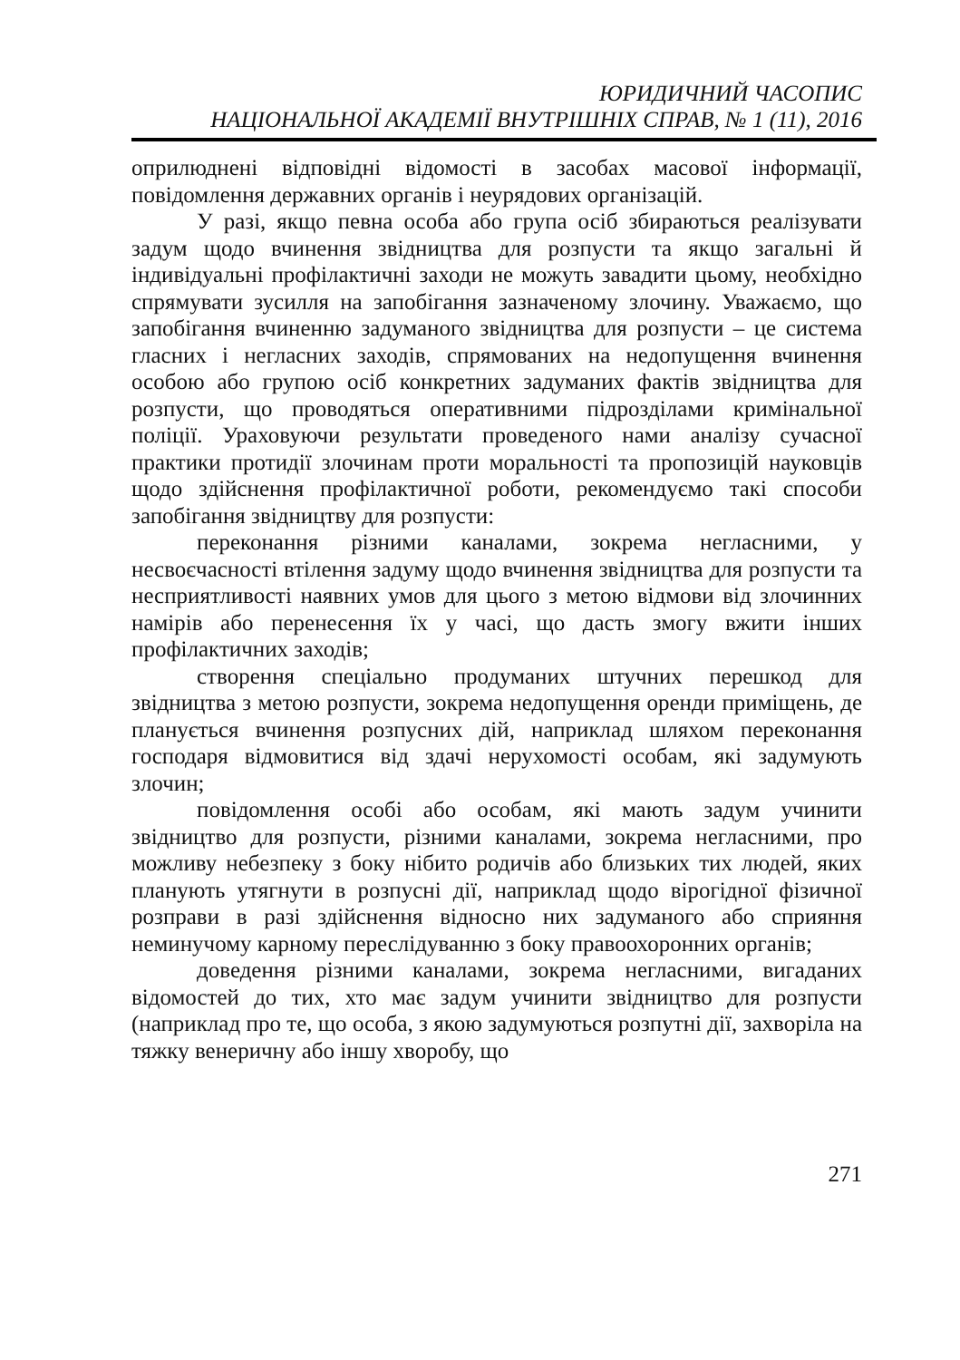ЮРИДИЧНИЙ ЧАСОПИС
НАЦІОНАЛЬНОЇ АКАДЕМІЇ ВНУТРІШНІХ СПРАВ, № 1 (11), 2016
оприлюднені відповідні відомості в засобах масової інформації, повідомлення державних органів і неурядових організацій.
У разі, якщо певна особа або група осіб збираються реалізувати задум щодо вчинення звідництва для розпусти та якщо загальні й індивідуальні профілактичні заходи не можуть завадити цьому, необхідно спрямувати зусилля на запобігання зазначеному злочину. Уважаємо, що запобігання вчиненню задуманого звідництва для розпусти – це система гласних і негласних заходів, спрямованих на недопущення вчинення особою або групою осіб конкретних задуманих фактів звідництва для розпусти, що проводяться оперативними підрозділами кримінальної поліції. Ураховуючи результати проведеного нами аналізу сучасної практики протидії злочинам проти моральності та пропозицій науковців щодо здійснення профілактичної роботи, рекомендуємо такі способи запобігання звідництву для розпусти:
переконання різними каналами, зокрема негласними, у несвоєчасності втілення задуму щодо вчинення звідництва для розпусти та несприятливості наявних умов для цього з метою відмови від злочинних намірів або перенесення їх у часі, що дасть змогу вжити інших профілактичних заходів;
створення спеціально продуманих штучних перешкод для звідництва з метою розпусти, зокрема недопущення оренди приміщень, де планується вчинення розпусних дій, наприклад шляхом переконання господаря відмовитися від здачі нерухомості особам, які задумують злочин;
повідомлення особі або особам, які мають задум учинити звідництво для розпусти, різними каналами, зокрема негласними, про можливу небезпеку з боку нібито родичів або близьких тих людей, яких планують утягнути в розпусні дії, наприклад щодо вірогідної фізичної розправи в разі здійснення відносно них задуманого або сприяння неминучому карному переслідуванню з боку правоохоронних органів;
доведення різними каналами, зокрема негласними, вигаданих відомостей до тих, хто має задум учинити звідництво для розпусти (наприклад про те, що особа, з якою задумуються розпутні дії, захворіла на тяжку венеричну або іншу хворобу, що
271